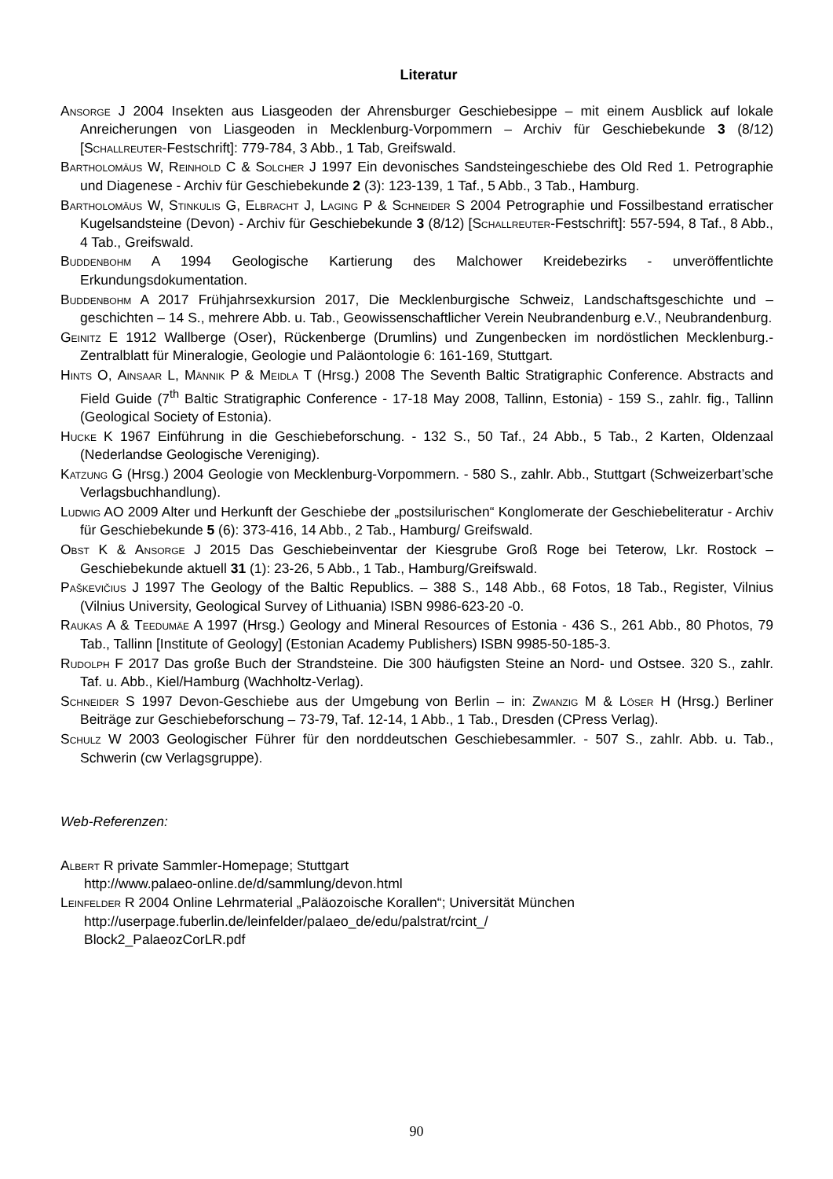Literatur
Ansorge J 2004 Insekten aus Liasgeoden der Ahrensburger Geschiebesippe – mit einem Ausblick auf lokale Anreicherungen von Liasgeoden in Mecklenburg-Vorpommern – Archiv für Geschiebekunde 3 (8/12) [Schallreuter-Festschrift]: 779-784, 3 Abb., 1 Tab, Greifswald.
Bartholomäus W, Reinhold C & Solcher J 1997 Ein devonisches Sandsteingeschiebe des Old Red 1. Petrographie und Diagenese - Archiv für Geschiebekunde 2 (3): 123-139, 1 Taf., 5 Abb., 3 Tab., Hamburg.
Bartholomäus W, Stinkulis G, Elbracht J, Laging P & Schneider S 2004 Petrographie und Fossilbestand erratischer Kugelsandsteine (Devon) - Archiv für Geschiebekunde 3 (8/12) [Schallreuter-Festschrift]: 557-594, 8 Taf., 8 Abb., 4 Tab., Greifswald.
Buddenbohm A 1994 Geologische Kartierung des Malchower Kreidebezirks - unveröffentlichte Erkundungsdokumentation.
Buddenbohm A 2017 Frühjahrsexkursion 2017, Die Mecklenburgische Schweiz, Landschaftsgeschichte und –geschichten – 14 S., mehrere Abb. u. Tab., Geowissenschaftlicher Verein Neubrandenburg e.V., Neubrandenburg.
Geinitz E 1912 Wallberge (Oser), Rückenberge (Drumlins) und Zungenbecken im nordöstlichen Mecklenburg.- Zentralblatt für Mineralogie, Geologie und Paläontologie 6: 161-169, Stuttgart.
Hints O, Ainsaar L, Männik P & Meidla T (Hrsg.) 2008 The Seventh Baltic Stratigraphic Conference. Abstracts and Field Guide (7<sup>th</sup> Baltic Stratigraphic Conference - 17-18 May 2008, Tallinn, Estonia) - 159 S., zahlr. fig., Tallinn (Geological Society of Estonia).
Hucke K 1967 Einführung in die Geschiebeforschung. - 132 S., 50 Taf., 24 Abb., 5 Tab., 2 Karten, Oldenzaal (Nederlandse Geologische Vereniging).
Katzung G (Hrsg.) 2004 Geologie von Mecklenburg-Vorpommern. - 580 S., zahlr. Abb., Stuttgart (Schweizerbart’sche Verlagsbuchhandlung).
Ludwig AO 2009 Alter und Herkunft der Geschiebe der „postsilurischen“ Konglomerate der Geschiebeliteratur - Archiv für Geschiebekunde 5 (6): 373-416, 14 Abb., 2 Tab., Hamburg/ Greifswald.
Obst K & Ansorge J 2015 Das Geschiebeinventar der Kiesgrube Groß Roge bei Teterow, Lkr. Rostock – Geschiebekunde aktuell 31 (1): 23-26, 5 Abb., 1 Tab., Hamburg/Greifswald.
Paškevičius J 1997 The Geology of the Baltic Republics. – 388 S., 148 Abb., 68 Fotos, 18 Tab., Register, Vilnius (Vilnius University, Geological Survey of Lithuania) ISBN 9986-623-20 -0.
Raukas A & Teedumäe A 1997 (Hrsg.) Geology and Mineral Resources of Estonia - 436 S., 261 Abb., 80 Photos, 79 Tab., Tallinn [Institute of Geology] (Estonian Academy Publishers) ISBN 9985-50-185-3.
Rudolph F 2017 Das große Buch der Strandsteine. Die 300 häufigsten Steine an Nord- und Ostsee. 320 S., zahlr. Taf. u. Abb., Kiel/Hamburg (Wachholtz-Verlag).
Schneider S 1997 Devon-Geschiebe aus der Umgebung von Berlin – in: Zwanzig M & Löser H (Hrsg.) Berliner Beiträge zur Geschiebeforschung – 73-79, Taf. 12-14, 1 Abb., 1 Tab., Dresden (CPress Verlag).
Schulz W 2003 Geologischer Führer für den norddeutschen Geschiebesammler. - 507 S., zahlr. Abb. u. Tab., Schwerin (cw Verlagsgruppe).
Web-Referenzen:
Albert R private Sammler-Homepage; Stuttgart
http://www.palaeo-online.de/d/sammlung/devon.html
Leinfelder R 2004 Online Lehrmaterial „Paläozoische Korallen“; Universität München
http://userpage.fuberlin.de/leinfelder/palaeo_de/edu/palstrat/rcint_/
Block2_PalaeozCorLR.pdf
90